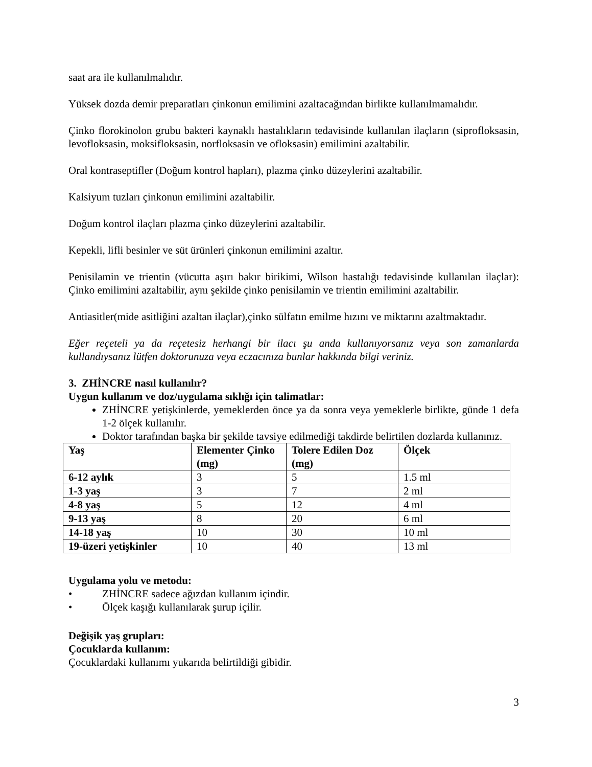saat ara ile kullanılmalıdır.
Yüksek dozda demir preparatları çinkonun emilimini azaltacağından birlikte kullanılmamalıdır.
Çinko florokinolon grubu bakteri kaynaklı hastalıkların tedavisinde kullanılan ilaçların (siprofloksasin, levofloksasin, moksifloksasin, norfloksasin ve ofloksasin) emilimini azaltabilir.
Oral kontraseptifler (Doğum kontrol hapları), plazma çinko düzeylerini azaltabilir.
Kalsiyum tuzları çinkonun emilimini azaltabilir.
Doğum kontrol ilaçları plazma çinko düzeylerini azaltabilir.
Kepekli, lifli besinler ve süt ürünleri çinkonun emilimini azaltır.
Penisilamin ve trientin (vücutta aşırı bakır birikimi, Wilson hastalığı tedavisinde kullanılan ilaçlar): Çinko emilimini azaltabilir, aynı şekilde çinko penisilamin ve trientin emilimini azaltabilir.
Antiasitler(mide asitliğini azaltan ilaçlar),çinko sülfatın emilme hızını ve miktarını azaltmaktadır.
Eğer reçeteli ya da reçetesiz herhangi bir ilacı şu anda kullanıyorsanız veya son zamanlarda kullandıysanız lütfen doktorunuza veya eczacınıza bunlar hakkında bilgi veriniz.
3. ZHİNCRE nasıl kullanılır?
Uygun kullanım ve doz/uygulama sıklığı için talimatlar:
ZHİNCRE yetişkinlerde, yemeklerden önce ya da sonra veya yemeklerle birlikte, günde 1 defa 1-2 ölçek kullanılır.
Doktor tarafından başka bir şekilde tavsiye edilmediği takdirde belirtilen dozlarda kullanınız.
| Yaş | Elementer Çinko (mg) | Tolere Edilen Doz (mg) | Ölçek |
| 6-12 aylık | 3 | 5 | 1.5 ml |
| 1-3 yaş | 3 | 7 | 2 ml |
| 4-8 yaş | 5 | 12 | 4 ml |
| 9-13 yaş | 8 | 20 | 6 ml |
| 14-18 yaş | 10 | 30 | 10 ml |
| 19-üzeri yetişkinler | 10 | 40 | 13 ml |
Uygulama yolu ve metodu:
• ZHİNCRE sadece ağızdan kullanım içindir.
• Ölçek kaşığı kullanılarak şurup içilir.
Değişik yaş grupları:
Çocuklarda kullanım:
Çocuklardaki kullanımı yukarıda belirtildiği gibidir.
3